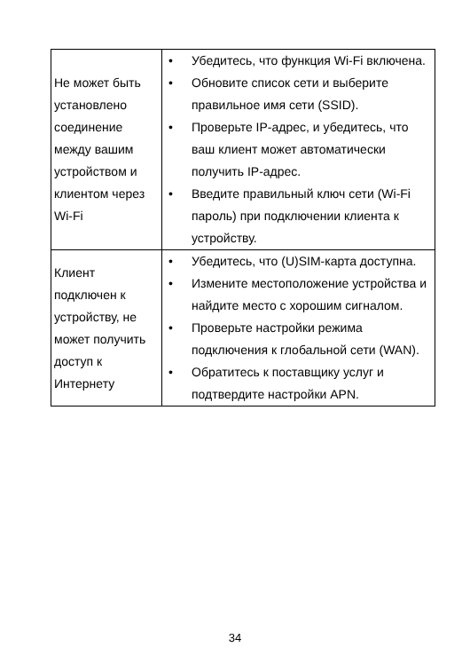| Не может быть установлено соединение между вашим устройством и клиентом через Wi-Fi | • Убедитесь, что функция Wi-Fi включена. • Обновите список сети и выберите правильное имя сети (SSID). • Проверьте IP-адрес, и убедитесь, что ваш клиент может автоматически получить IP-адрес. • Введите правильный ключ сети (Wi-Fi пароль) при подключении клиента к устройству. |
| Клиент подключен к устройству, не может получить доступ к Интернету | • Убедитесь, что (U)SIM-карта доступна. • Измените местоположение устройства и найдите место с хорошим сигналом. • Проверьте настройки режима подключения к глобальной сети (WAN). • Обратитесь к поставщику услуг и подтвердите настройки APN. |
34